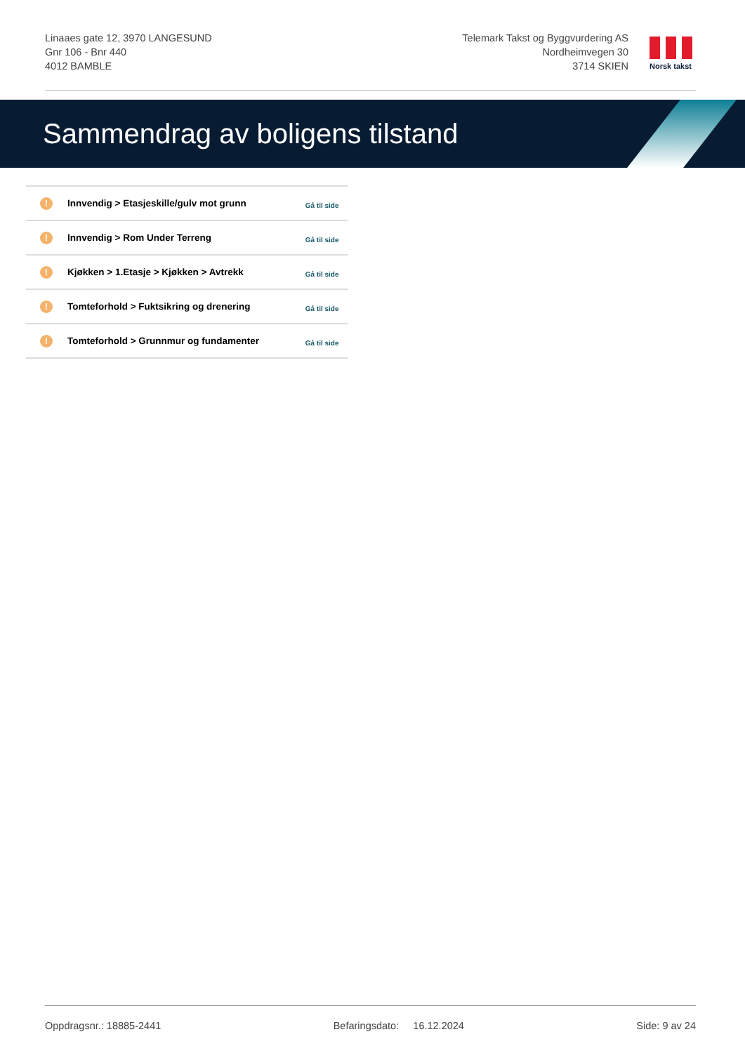Linaaes gate 12, 3970 LANGESUND
Gnr 106 - Bnr 440
4012 BAMBLE
Telemark Takst og Byggvurdering AS
Nordheimvegen 30
3714 SKIEN
Norsk takst
Sammendrag av boligens tilstand
| ! | Innvendig > Etasjeskille/gulv mot grunn | Gå til side |
| ! | Innvendig > Rom Under Terreng | Gå til side |
| ! | Kjøkken > 1.Etasje > Kjøkken > Avtrekk | Gå til side |
| ! | Tomteforhold > Fuktsikring og drenering | Gå til side |
| ! | Tomteforhold > Grunnmur og fundamenter | Gå til side |
Oppdragsnr.: 18885-2441 Befaringsdato: 16.12.2024 Side: 9 av 24